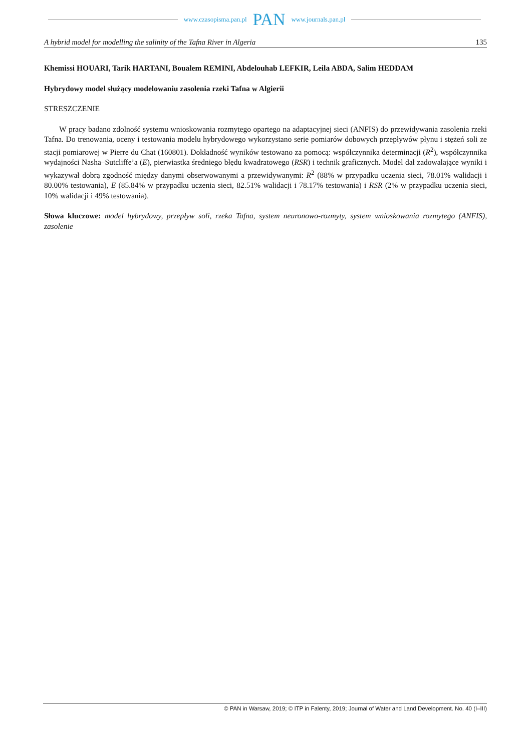www.czasopisma.pan.pl PAN www.journals.pan.pl
A hybrid model for modelling the salinity of the Tafna River in Algeria 135
Khemissi HOUARI, Tarik HARTANI, Boualem REMINI, Abdelouhab LEFKIR, Leila ABDA, Salim HEDDAM
Hybrydowy model służący modelowaniu zasolenia rzeki Tafna w Algierii
STRESZCZENIE
W pracy badano zdolność systemu wnioskowania rozmytego opartego na adaptacyjnej sieci (ANFIS) do przewidywania zasolenia rzeki Tafna. Do trenowania, oceny i testowania modelu hybrydowego wykorzystano serie pomiarów dobowych przepływów płynu i stężeń soli ze stacji pomiarowej w Pierre du Chat (160801). Dokładność wyników testowano za pomocą: współczynnika determinacji (R<sup>2</sup>), współczynnika wydajności Nasha–Sutcliffe’a (E), pierwiastka średniego błędu kwadratowego (RSR) i technik graficznych. Model dał zadowalające wyniki i wykazywał dobrą zgodność między danymi obserwowanymi a przewidywanymi: R<sup>2</sup> (88% w przypadku uczenia sieci, 78.01% walidacji i 80.00% testowania), E (85.84% w przypadku uczenia sieci, 82.51% walidacji i 78.17% testowania) i RSR (2% w przypadku uczenia sieci, 10% walidacji i 49% testowania).
Słowa kluczowe: model hybrydowy, przepływ soli, rzeka Tafna, system neuronowo-rozmyty, system wnioskowania rozmytego (ANFIS), zasolenie
© PAN in Warsaw, 2019; © ITP in Falenty, 2019; Journal of Water and Land Development. No. 40 (I–III)